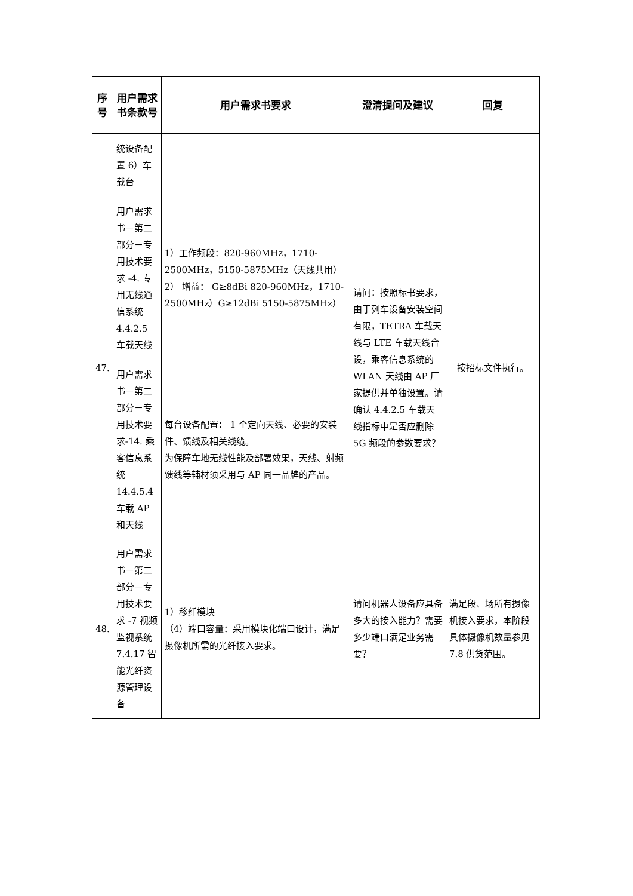| 序号 | 用户需求书条款号 | 用户需求书要求 | 澄清提问及建议 | 回复 |
| --- | --- | --- | --- | --- |
| | 统设备配置 6）车载台 | | | |
| 47. | 用户需求书－第二部分－专用技术要求 -4. 专用无线通信系统 4.4.2.5 车载天线 | 1）工作频段：820-960MHz，1710-2500MHz，5150-5875MHz（天线共用） 2） 增益： G≥8dBi 820-960MHz，1710-2500MHz）G≥12dBi 5150-5875MHz） | 请问：按照标书要求，由于列车设备安装空间有限，TETRA 车载天线与 LTE 车载天线合设，乘客信息系统的 WLAN 天线由 AP 厂家提供并单独设置。请确认 4.4.2.5 车载天线指标中是否应删除 5G 频段的参数要求？ | 按招标文件执行。 |
| | 用户需求书－第二部分－专用技术要求-14. 乘客信息系统 14.4.5.4 车载 AP 和天线 | 每台设备配置： 1 个定向天线、必要的安装件、馈线及相关线缆。 为保障车地无线性能及部署效果，天线、射频馈线等辅材须采用与 AP 同一品牌的产品。 | | |
| 48. | 用户需求书－第二部分－专用技术要求 -7 视频监视系统 7.4.17 智能光纤资源管理设备 | 1）移纤模块 （4）端口容量：采用模块化端口设计，满足摄像机所需的光纤接入要求。 | 请问机器人设备应具备多大的接入能力？需要多少端口满足业务需要？ | 满足段、场所有摄像机接入要求，本阶段具体摄像机数量参见 7.8 供货范围。 |